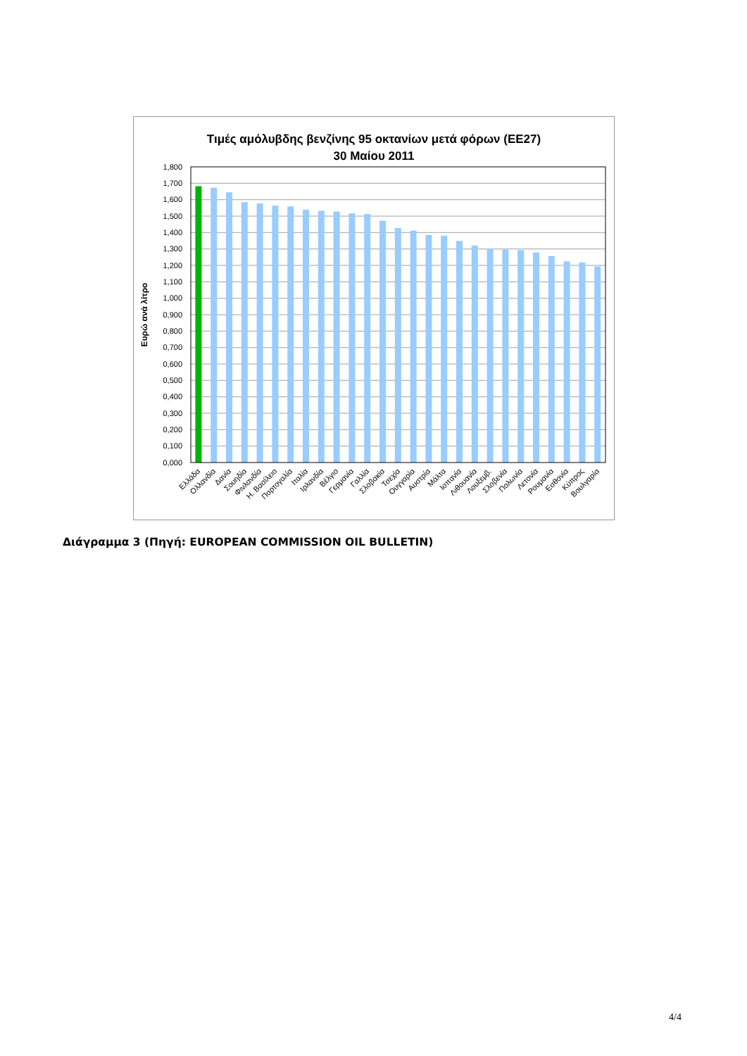Τιμές αμόλυβδης βενζίνης 95 οκτανίων μετά φόρων (ΕΕ27)
30 Μαίου 2011
Ευρώ ανά λίτρο
1,800
1,700
1,600
1,500
1,400
1,300
1,200
1,100
1,000
0,900
0,800
0,700
0,600
0,500
0,400
0,300
0,200
0,100
0,000
Ελλάδα
Ολλανδία
Δανία
Σουηδία
Φινλανδία
Η. Βασίλειο
Πορτογαλία
Ιταλία
Ιρλανδία
Βέλγιο
Γερμανία
Γαλλία
Σλοβακία
Τσεχία
Ουγγαρία
Αυστρία
Μάλτα
Ισπανία
Λιθουανία
Λουξεμβ.
Σλοβενία
Πολωνία
Λετονία
Ρουμανία
Εσθονία
Κύπρος
Βουλγαρία
Διάγραμμα 3 (Πηγή: EUROPEAN COMMISSION OIL BULLETIN)
4/4